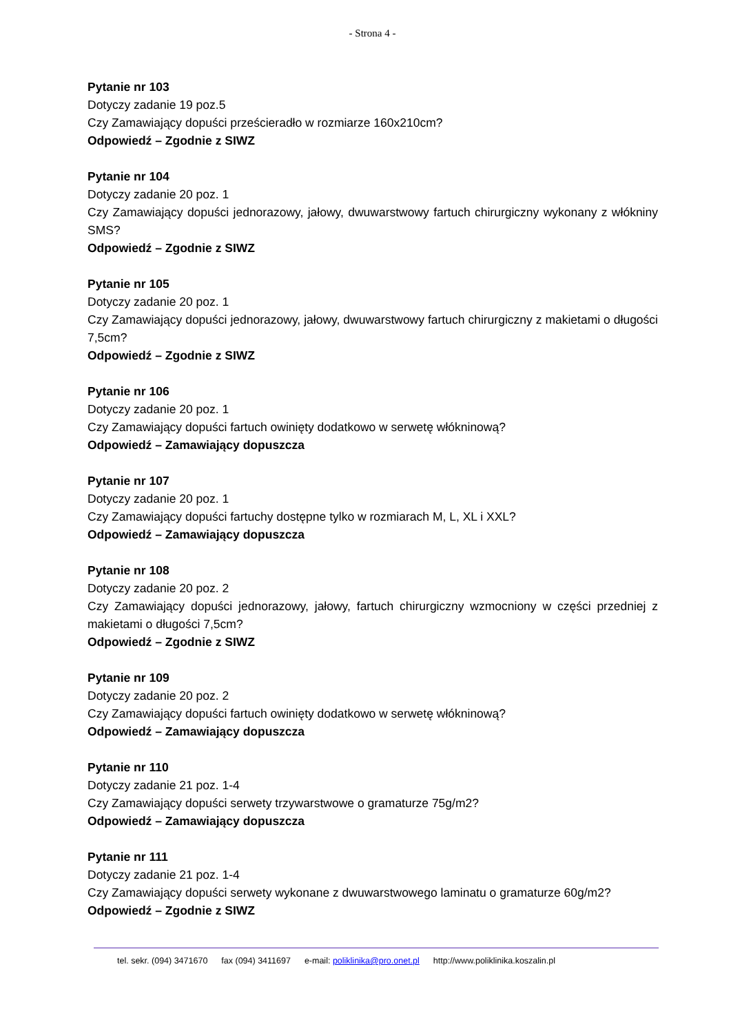- Strona 4 -
Pytanie nr 103
Dotyczy zadanie 19 poz.5
Czy Zamawiający dopuści prześcieradło w rozmiarze 160x210cm?
Odpowiedź – Zgodnie z SIWZ
Pytanie nr 104
Dotyczy zadanie 20 poz. 1
Czy Zamawiający dopuści jednorazowy, jałowy, dwuwarstwowy fartuch chirurgiczny wykonany z włókniny SMS?
Odpowiedź – Zgodnie z SIWZ
Pytanie nr 105
Dotyczy zadanie 20 poz. 1
Czy Zamawiający dopuści jednorazowy, jałowy, dwuwarstwowy fartuch chirurgiczny z makietami o długości 7,5cm?
Odpowiedź – Zgodnie z SIWZ
Pytanie nr 106
Dotyczy zadanie 20 poz. 1
Czy Zamawiający dopuści fartuch owinięty dodatkowo w serwetę włókninową?
Odpowiedź – Zamawiający dopuszcza
Pytanie nr 107
Dotyczy zadanie 20 poz. 1
Czy Zamawiający dopuści fartuchy dostępne tylko w rozmiarach M, L, XL i XXL?
Odpowiedź – Zamawiający dopuszcza
Pytanie nr 108
Dotyczy zadanie 20 poz. 2
Czy Zamawiający dopuści jednorazowy, jałowy, fartuch chirurgiczny wzmocniony w części przedniej z makietami o długości 7,5cm?
Odpowiedź – Zgodnie z SIWZ
Pytanie nr 109
Dotyczy zadanie 20 poz. 2
Czy Zamawiający dopuści fartuch owinięty dodatkowo w serwetę włókninową?
Odpowiedź – Zamawiający dopuszcza
Pytanie nr 110
Dotyczy zadanie 21 poz. 1-4
Czy Zamawiający dopuści serwety trzywarstwowe o gramaturze 75g/m2?
Odpowiedź – Zamawiający dopuszcza
Pytanie nr 111
Dotyczy zadanie 21 poz. 1-4
Czy Zamawiający dopuści serwety wykonane z dwuwarstwowego laminatu o gramaturze 60g/m2?
Odpowiedź – Zgodnie z SIWZ
tel. sekr. (094) 3471670 fax (094) 3411697 e-mail: poliklinika@pro.onet.pl http://www.poliklinika.koszalin.pl